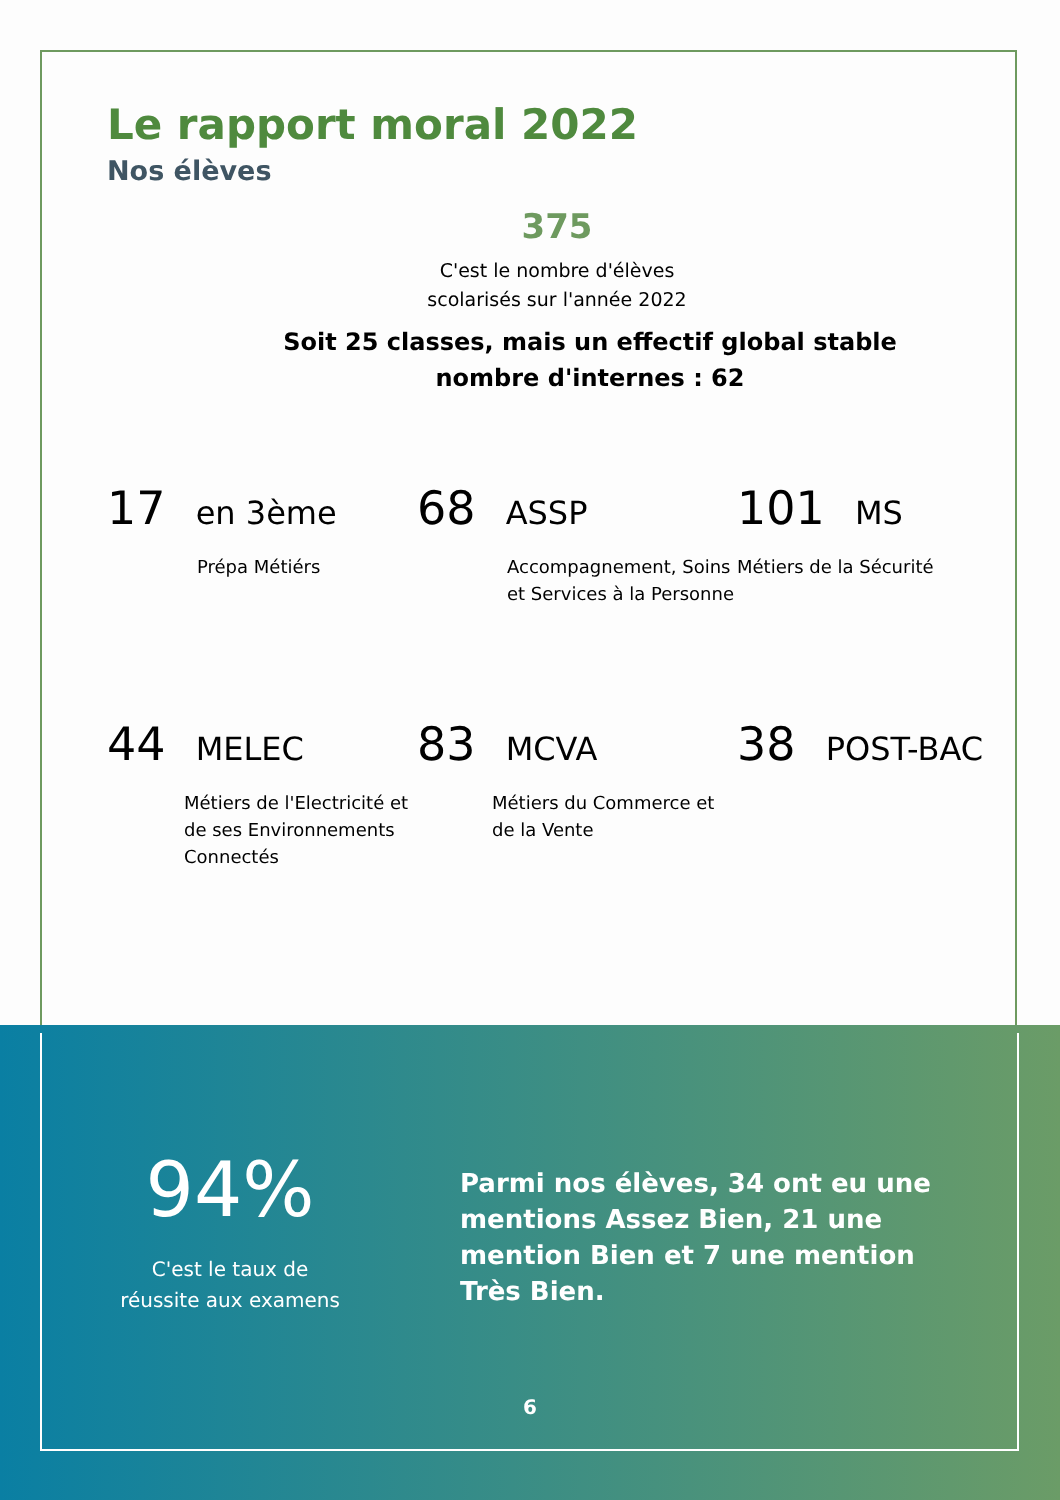Le rapport moral 2022
Nos élèves
375
C'est le nombre d'élèves scolarisés sur l'année 2022
Soit 25 classes, mais un effectif global stable
nombre d'internes : 62
17 en 3ème
Prépa Métiérs
68 ASSP
Accompagnement, Soins et Services à la Personne
101 MS
Métiers de la Sécurité
44 MELEC
Métiers de l'Electricité et de ses Environnements Connectés
83 MCVA
Métiers du Commerce et de la Vente
38 POST-BAC
94%
C'est le taux de réussite aux examens
Parmi nos élèves, 34 ont eu une mentions Assez Bien, 21 une mention Bien et 7 une mention Très Bien.
6